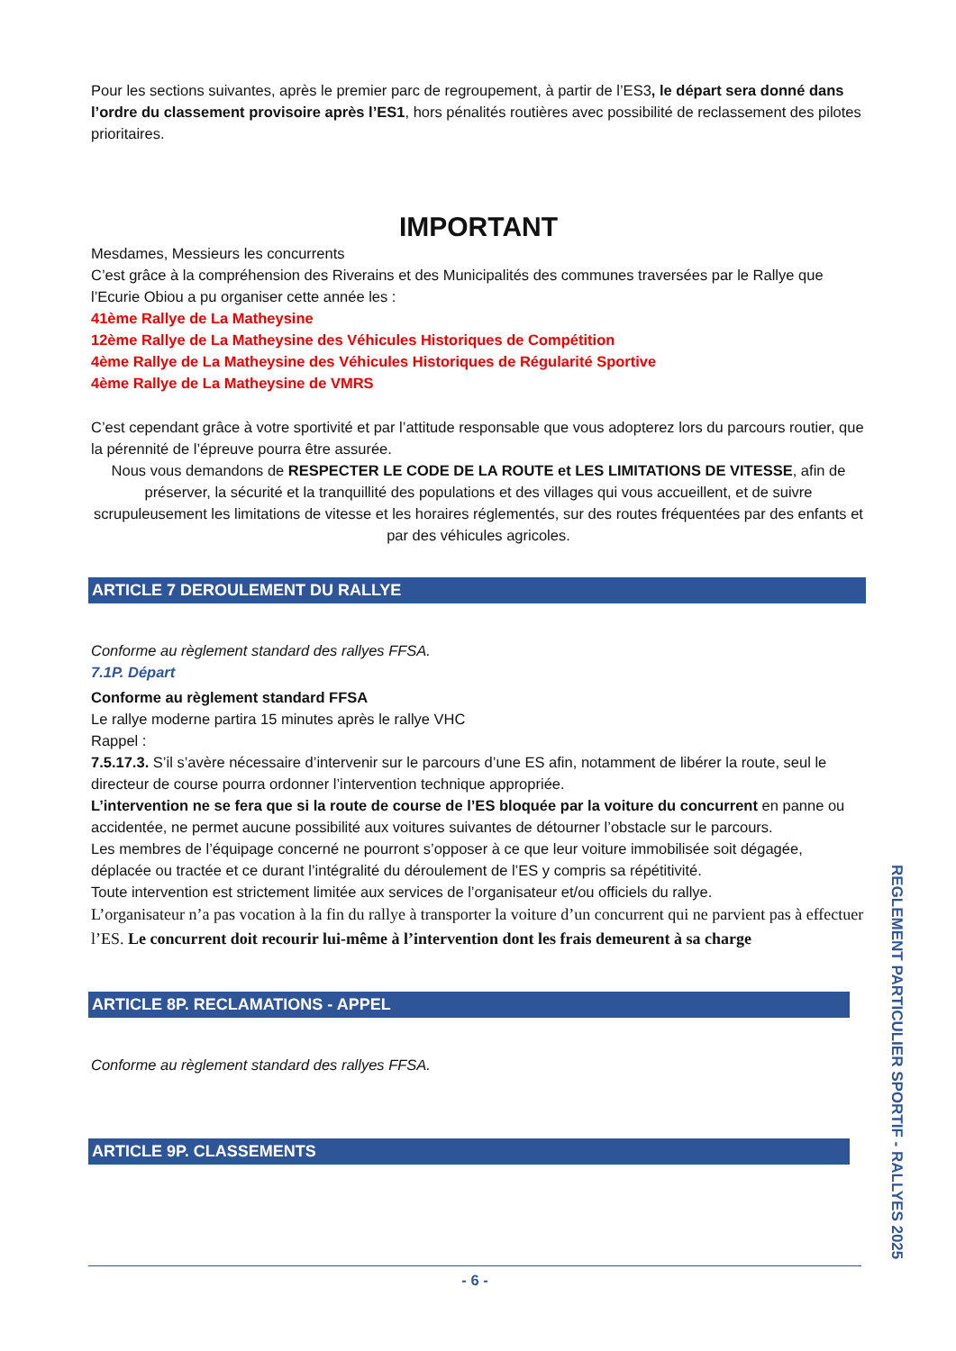Pour les sections suivantes, après le premier parc de regroupement, à partir de l’ES3, le départ sera donné dans l’ordre du classement provisoire après l’ES1, hors pénalités routières avec possibilité de reclassement des pilotes prioritaires.
IMPORTANT
Mesdames, Messieurs les concurrents
C’est grâce à la compréhension des Riverains et des Municipalités des communes traversées par le Rallye que l’Ecurie Obiou a pu organiser cette année les :
41ème Rallye de La Matheysine
12ème Rallye de La Matheysine des Véhicules Historiques de Compétition
4ème Rallye de La Matheysine des Véhicules Historiques de Régularité Sportive
4ème Rallye de La Matheysine de VMRS
C’est cependant grâce à votre sportivité et par l’attitude responsable que vous adopterez lors du parcours routier, que la pérennité de l’épreuve pourra être assurée.
Nous vous demandons de RESPECTER LE CODE DE LA ROUTE et LES LIMITATIONS DE VITESSE, afin de préserver, la sécurité et la tranquillité des populations et des villages qui vous accueillent, et de suivre scrupuleusement les limitations de vitesse et les horaires réglementés, sur des routes fréquentées par des enfants et par des véhicules agricoles.
ARTICLE 7 DEROULEMENT DU RALLYE
Conforme au règlement standard des rallyes FFSA.
7.1P. Départ
Conforme au règlement standard FFSA
Le rallye moderne partira 15 minutes après le rallye VHC
Rappel :
7.5.17.3. S’il s’avère nécessaire d’intervenir sur le parcours d’une ES afin, notamment de libérer la route, seul le directeur de course pourra ordonner l’intervention technique appropriée.
L’intervention ne se fera que si la route de course de l’ES bloquée par la voiture du concurrent en panne ou accidentée, ne permet aucune possibilité aux voitures suivantes de détourner l’obstacle sur le parcours.
Les membres de l’équipage concerné ne pourront s’opposer à ce que leur voiture immobilisée soit dégagée, déplacée ou tractée et ce durant l’intégralité du déroulement de l’ES y compris sa répétitivité.
Toute intervention est strictement limitée aux services de l’organisateur et/ou officiels du rallye.
L’organisateur n’a pas vocation à la fin du rallye à transporter la voiture d’un concurrent qui ne parvient pas à effectuer l’ES. Le concurrent doit recourir lui-même à l’intervention dont les frais demeurent à sa charge
ARTICLE 8P. RECLAMATIONS - APPEL
Conforme au règlement standard des rallyes FFSA.
ARTICLE 9P. CLASSEMENTS
REGLEMENT PARTICULIER SPORTIF - RALLYES 2025
- 6 -